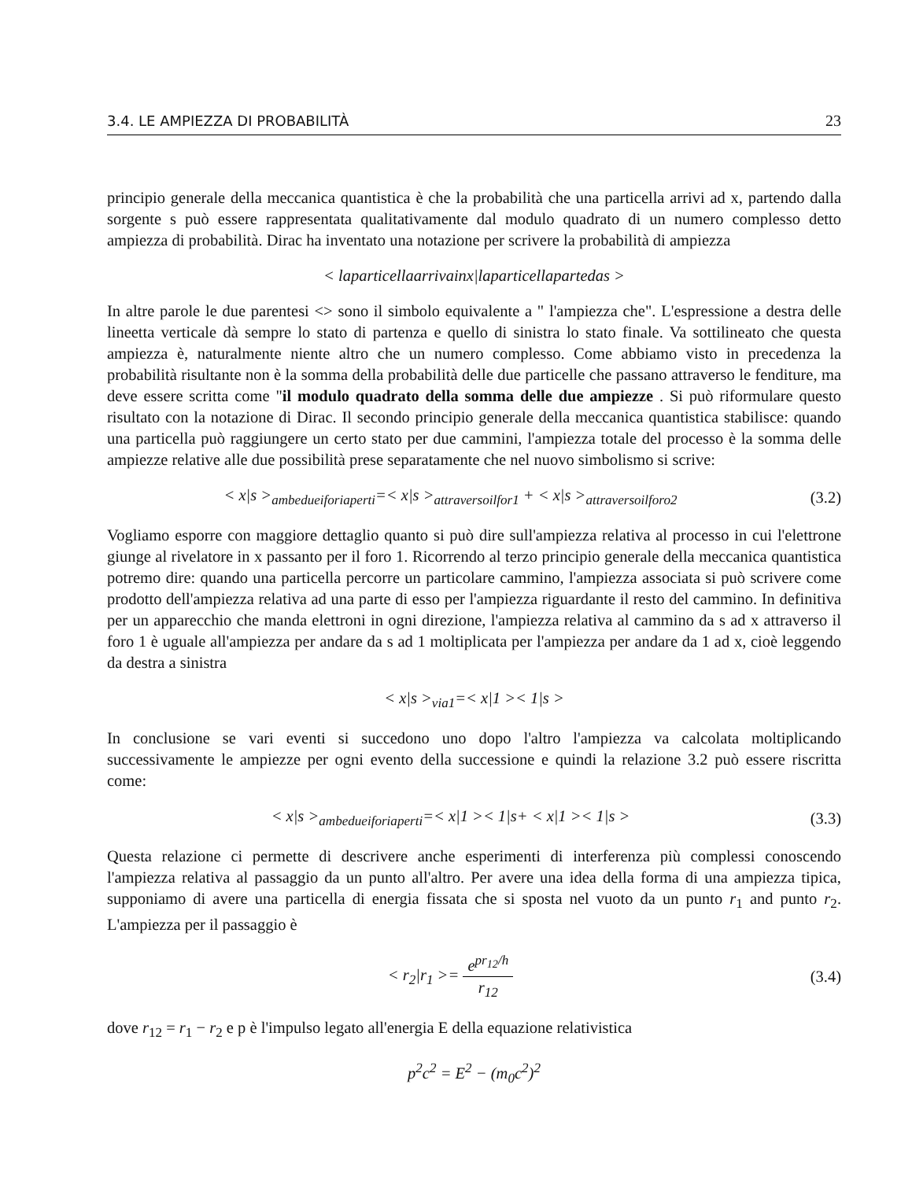3.4. LE AMPIEZZA DI PROBABILITÀ 23
principio generale della meccanica quantistica è che la probabilità che una particella arrivi ad x, partendo dalla sorgente s può essere rappresentata qualitativamente dal modulo quadrato di un numero complesso detto ampiezza di probabilità. Dirac ha inventato una notazione per scrivere la probabilità di ampiezza
< laparticellaarrivainx|laparticellapartedas >
In altre parole le due parentesi <> sono il simbolo equivalente a " l'ampiezza che". L'espressione a destra delle lineetta verticale dà sempre lo stato di partenza e quello di sinistra lo stato finale. Va sottilineato che questa ampiezza è, naturalmente niente altro che un numero complesso. Come abbiamo visto in precedenza la probabilità risultante non è la somma della probabilità delle due particelle che passano attraverso le fenditure, ma deve essere scritta come "il modulo quadrato della somma delle due ampiezze . Si può riformulare questo risultato con la notazione di Dirac. Il secondo principio generale della meccanica quantistica stabilisce: quando una particella può raggiungere un certo stato per due cammini, l'ampiezza totale del processo è la somma delle ampiezze relative alle due possibilità prese separatamente che nel nuovo simbolismo si scrive:
< x|s ><sub>ambedueiforiaperti</sub>=< x|s ><sub>attraversoilfor1</sub> + < x|s ><sub>attraversoilforo2</sub>
(3.2)
Vogliamo esporre con maggiore dettaglio quanto si può dire sull'ampiezza relativa al processo in cui l'elettrone giunge al rivelatore in x passanto per il foro 1. Ricorrendo al terzo principio generale della meccanica quantistica potremo dire: quando una particella percorre un particolare cammino, l'ampiezza associata si può scrivere come prodotto dell'ampiezza relativa ad una parte di esso per l'ampiezza riguardante il resto del cammino. In definitiva per un apparecchio che manda elettroni in ogni direzione, l'ampiezza relativa al cammino da s ad x attraverso il foro 1 è uguale all'ampiezza per andare da s ad 1 moltiplicata per l'ampiezza per andare da 1 ad x, cioè leggendo da destra a sinistra
< x|s ><sub>via1</sub>=< x|1 >< 1|s >
In conclusione se vari eventi si succedono uno dopo l'altro l'ampiezza va calcolata moltiplicando successivamente le ampiezze per ogni evento della successione e quindi la relazione 3.2 può essere riscritta come:
< x|s ><sub>ambedueiforiaperti</sub>=< x|1 >< 1|s+ < x|1 >< 1|s >
(3.3)
Questa relazione ci permette di descrivere anche esperimenti di interferenza più complessi conoscendo l'ampiezza relativa al passaggio da un punto all'altro. Per avere una idea della forma di una ampiezza tipica, supponiamo di avere una particella di energia fissata che si sposta nel vuoto da un punto r<sub>1</sub> and punto r<sub>2</sub>. L'ampiezza per il passaggio è
< r<sub>2</sub>|r<sub>1</sub> >= e<sup>pr<sub>12</sub>/h</sup> r<sub>12</sub>
(3.4)
dove r<sub>12</sub> = r<sub>1</sub> − r<sub>2</sub> e p è l'impulso legato all'energia E della equazione relativistica
p<sup>2</sup>c<sup>2</sup> = E<sup>2</sup> − (m<sub>0</sub>c<sup>2</sup>)<sup>2</sup>